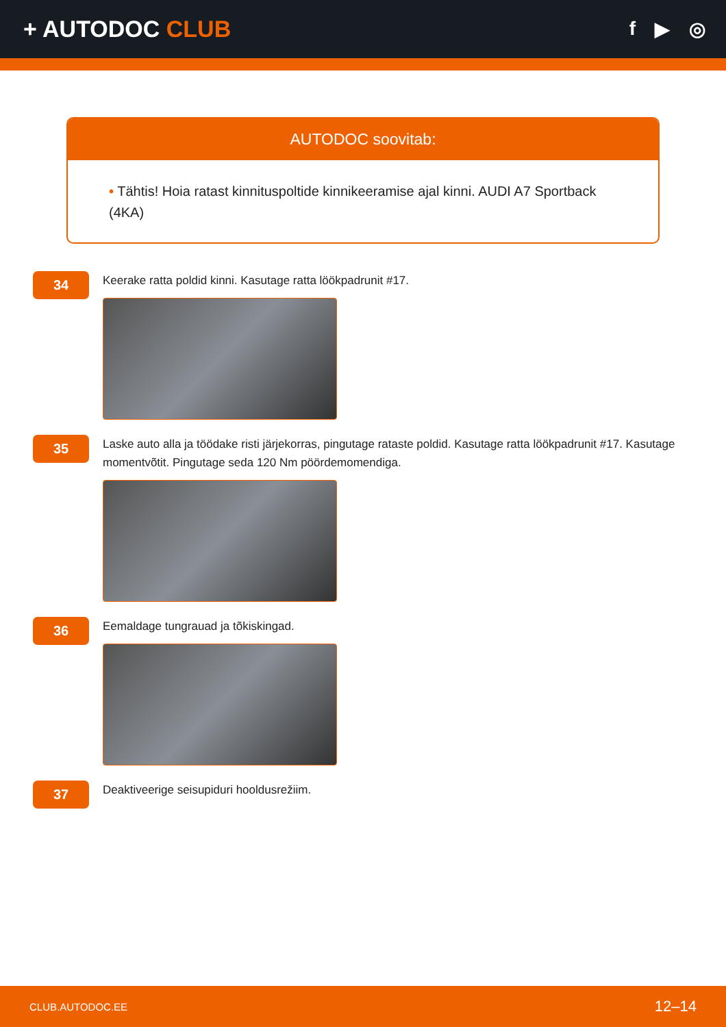+ AUTODOC CLUB
f ▶ ◎
AUTODOC soovitab:
• Tähtis! Hoia ratast kinnituspoltide kinnikeeramise ajal kinni. AUDI A7 Sportback (4KA)
34
Keerake ratta poldid kinni. Kasutage ratta löökpadrunit #17.
35
Laske auto alla ja töödake risti järjekorras, pingutage rataste poldid. Kasutage ratta löökpadrunit #17. Kasutage momentvõtit. Pingutage seda 120 Nm pöördemomendiga.
36
Eemaldage tungrauad ja tõkiskingad.
37
Deaktiveerige seisupiduri hooldusrežiim.
CLUB.AUTODOC.EE 12–14